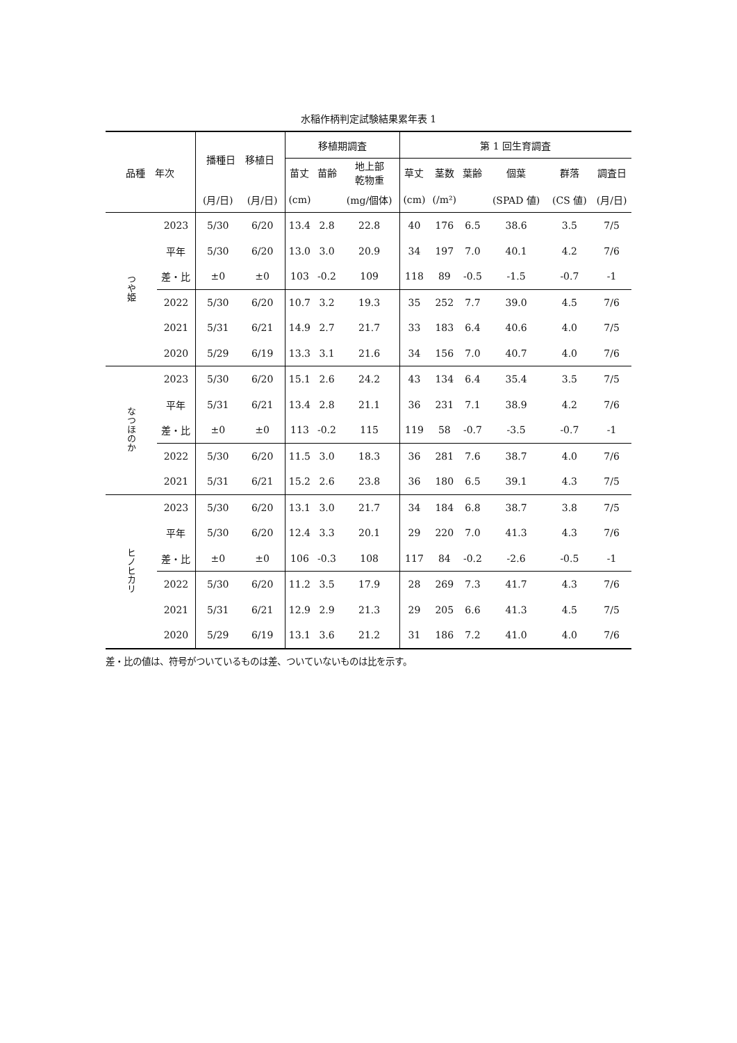水稲作柄判定試験結果累年表 1
| 品種 年次 | | 播種日 移植日 | | 移植期調査 | | | 第 1 回生育調査 | | | | | |
| --- | --- | --- | --- | --- | --- | --- | --- | --- | --- | --- | --- | --- |
| | | | | 苗丈 | 苗齢 | 地上部 乾物重 | 草丈 | 茎数 | 葉齢 | 個葉 | 群落 | 調査日 |
| | | (月/日) | (月/日) | (cm) | | (mg/個体) | (cm) | (/m²) | | (SPAD 値) | (CS 値) | (月/日) |
| つや姫 | 2023 | 5/30 | 6/20 | 13.4 | 2.8 | 22.8 | 40 | 176 | 6.5 | 38.6 | 3.5 | 7/5 |
| | 平年 | 5/30 | 6/20 | 13.0 | 3.0 | 20.9 | 34 | 197 | 7.0 | 40.1 | 4.2 | 7/6 |
| | 差・比 | ±0 | ±0 | 103 | -0.2 | 109 | 118 | 89 | -0.5 | -1.5 | -0.7 | -1 |
| | 2022 | 5/30 | 6/20 | 10.7 | 3.2 | 19.3 | 35 | 252 | 7.7 | 39.0 | 4.5 | 7/6 |
| | 2021 | 5/31 | 6/21 | 14.9 | 2.7 | 21.7 | 33 | 183 | 6.4 | 40.6 | 4.0 | 7/5 |
| | 2020 | 5/29 | 6/19 | 13.3 | 3.1 | 21.6 | 34 | 156 | 7.0 | 40.7 | 4.0 | 7/6 |
| なつほのか | 2023 | 5/30 | 6/20 | 15.1 | 2.6 | 24.2 | 43 | 134 | 6.4 | 35.4 | 3.5 | 7/5 |
| | 平年 | 5/31 | 6/21 | 13.4 | 2.8 | 21.1 | 36 | 231 | 7.1 | 38.9 | 4.2 | 7/6 |
| | 差・比 | ±0 | ±0 | 113 | -0.2 | 115 | 119 | 58 | -0.7 | -3.5 | -0.7 | -1 |
| | 2022 | 5/30 | 6/20 | 11.5 | 3.0 | 18.3 | 36 | 281 | 7.6 | 38.7 | 4.0 | 7/6 |
| | 2021 | 5/31 | 6/21 | 15.2 | 2.6 | 23.8 | 36 | 180 | 6.5 | 39.1 | 4.3 | 7/5 |
| ヒノヒカリ | 2023 | 5/30 | 6/20 | 13.1 | 3.0 | 21.7 | 34 | 184 | 6.8 | 38.7 | 3.8 | 7/5 |
| | 平年 | 5/30 | 6/20 | 12.4 | 3.3 | 20.1 | 29 | 220 | 7.0 | 41.3 | 4.3 | 7/6 |
| | 差・比 | ±0 | ±0 | 106 | -0.3 | 108 | 117 | 84 | -0.2 | -2.6 | -0.5 | -1 |
| | 2022 | 5/30 | 6/20 | 11.2 | 3.5 | 17.9 | 28 | 269 | 7.3 | 41.7 | 4.3 | 7/6 |
| | 2021 | 5/31 | 6/21 | 12.9 | 2.9 | 21.3 | 29 | 205 | 6.6 | 41.3 | 4.5 | 7/5 |
| | 2020 | 5/29 | 6/19 | 13.1 | 3.6 | 21.2 | 31 | 186 | 7.2 | 41.0 | 4.0 | 7/6 |
差・比の値は、符号がついているものは差、ついていないものは比を示す。